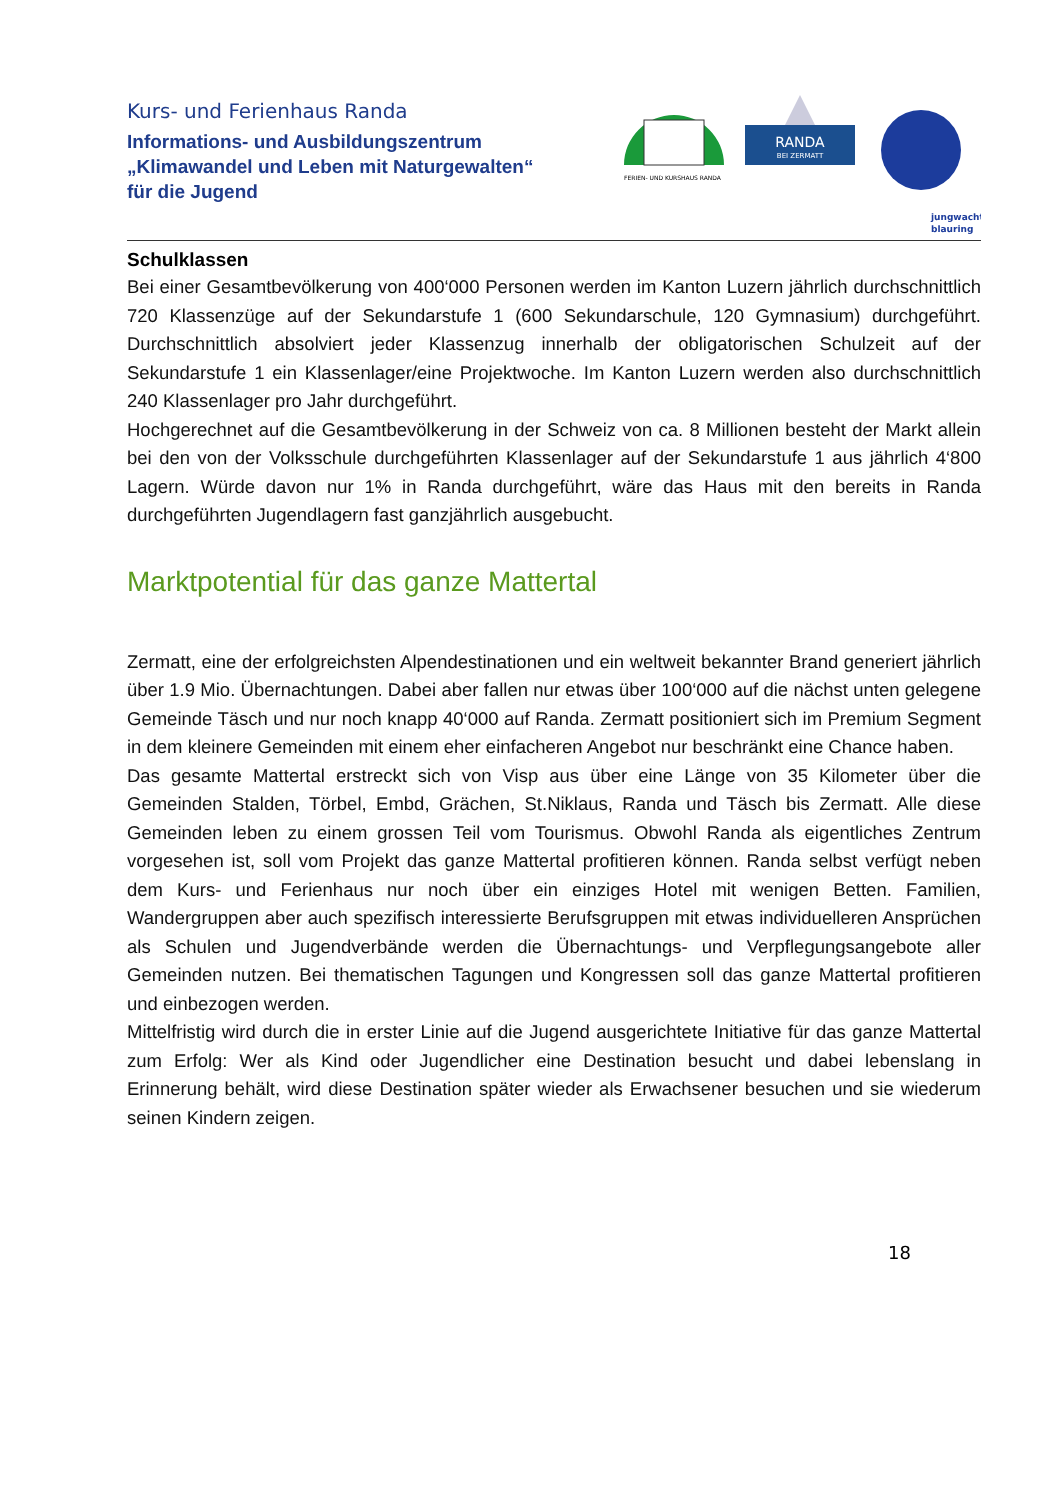Kurs- und Ferienhaus Randa
Informations- und Ausbildungszentrum
„Klimawandel und Leben mit Naturgewalten“
für die Jugend
FERIEN- UND KURSHAUS RANDA
RANDA
BEI ZERMATT
jungwacht
blauring
Schulklassen
Bei einer Gesamtbevölkerung von 400‘000 Personen werden im Kanton Luzern jährlich durchschnittlich 720 Klassenzüge auf der Sekundarstufe 1 (600 Sekundarschule, 120 Gymnasium) durchgeführt. Durchschnittlich absolviert jeder Klassenzug innerhalb der obligatorischen Schulzeit auf der Sekundarstufe 1 ein Klassenlager/eine Projektwoche. Im Kanton Luzern werden also durchschnittlich 240 Klassenlager pro Jahr durchgeführt.
Hochgerechnet auf die Gesamtbevölkerung in der Schweiz von ca. 8 Millionen besteht der Markt allein bei den von der Volksschule durchgeführten Klassenlager auf der Sekundarstufe 1 aus jährlich 4‘800 Lagern. Würde davon nur 1% in Randa durchgeführt, wäre das Haus mit den bereits in Randa durchgeführten Jugendlagern fast ganzjährlich ausgebucht.
Marktpotential für das ganze Mattertal
Zermatt, eine der erfolgreichsten Alpendestinationen und ein weltweit bekannter Brand generiert jährlich über 1.9 Mio. Übernachtungen. Dabei aber fallen nur etwas über 100‘000 auf die nächst unten gelegene Gemeinde Täsch und nur noch knapp 40‘000 auf Randa. Zermatt positioniert sich im Premium Segment in dem kleinere Gemeinden mit einem eher einfacheren Angebot nur beschränkt eine Chance haben.
Das gesamte Mattertal erstreckt sich von Visp aus über eine Länge von 35 Kilometer über die Gemeinden Stalden, Törbel, Embd, Grächen, St.Niklaus, Randa und Täsch bis Zermatt. Alle diese Gemeinden leben zu einem grossen Teil vom Tourismus. Obwohl Randa als eigentliches Zentrum vorgesehen ist, soll vom Projekt das ganze Mattertal profitieren können. Randa selbst verfügt neben dem Kurs- und Ferienhaus nur noch über ein einziges Hotel mit wenigen Betten. Familien, Wandergruppen aber auch spezifisch interessierte Berufsgruppen mit etwas individuelleren Ansprüchen als Schulen und Jugendverbände werden die Übernachtungs- und Verpflegungsangebote aller Gemeinden nutzen. Bei thematischen Tagungen und Kongressen soll das ganze Mattertal profitieren und einbezogen werden.
Mittelfristig wird durch die in erster Linie auf die Jugend ausgerichtete Initiative für das ganze Mattertal zum Erfolg: Wer als Kind oder Jugendlicher eine Destination besucht und dabei lebenslang in Erinnerung behält, wird diese Destination später wieder als Erwachsener besuchen und sie wiederum seinen Kindern zeigen.
18